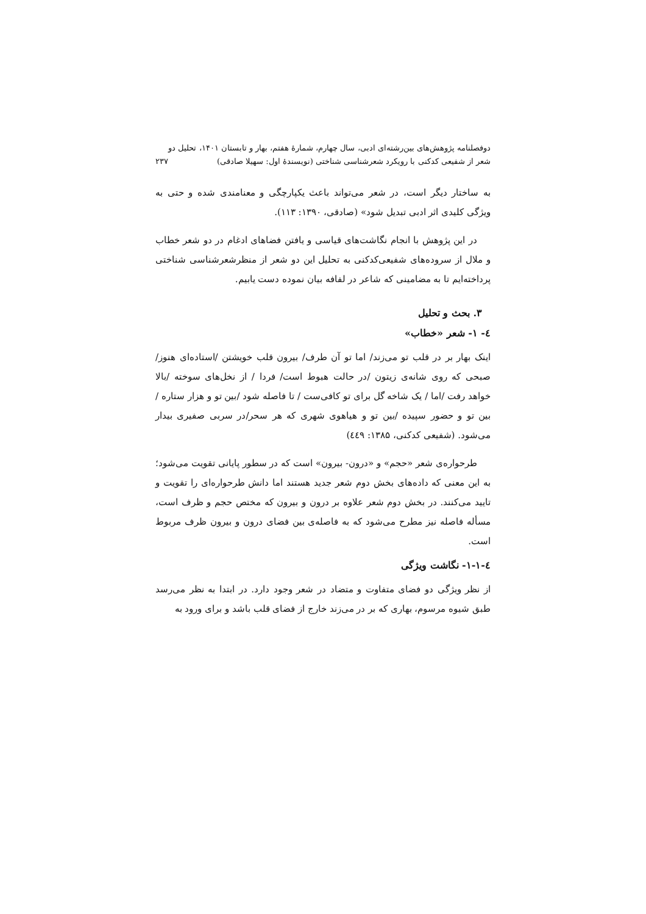دوفصلنامه پژوهش‌های بین‌رشته‌ای ادبی، سال چهارم، شمارهٔ هفتم، بهار و تابستان ۱۴۰۱، تحلیل دو شعر از شفیعی کدکنی با رویکرد شعرشناسی شناختی (نویسندهٔ اول: سهیلا صادقی) ۲۳۷
به ساختار دیگر است، در شعر می‌تواند باعث یکپارچگی و معنامندی شده و حتی به ویژگی کلیدی اثر ادبی تبدیل شود» (صادقی، ۱۳۹۰: ۱۱۳).
در این پژوهش با انجام نگاشت‌های قیاسی و یافتن فضاهای ادغام در دو شعر خطاب و ملال از سروده‌های شفیعی‌کدکنی به تحلیل این دو شعر از منظرشعرشناسی شناختی پرداخته‌ایم تا به مضامینی که شاعر در لفافه بیان نموده دست یابیم.
۳. بحث و تحلیل
٤- ۱- شعر «خطاب»
اینک بهار بر در قلب تو می‌زند/ اما تو آن طرف/ بیرون قلب خویشتن /استاده‌ای هنوز/ صبحی که روی شانه‌ی زیتون /در حالت هبوط است/ فردا / از نخل‌های سوخته /بالا خواهد رفت /اما / یک شاخه گل برای تو کافی‌ست / تا فاصله شود /بین تو و هزار ستاره / بین تو و حضور سپیده /بین تو و هیاهوی شهری که هر سحر/در سربی صفیری بیدار می‌شود. (شفیعی کدکنی، ۱۳۸۵: ٤٤۹)
طرحواره‌ی شعر «حجم» و «درون- بیرون» است که در سطور پایانی تقویت می‌شود؛ به این معنی که داده‌های بخش دوم شعر جدید هستند اما دانش طرحواره‌ای را تقویت و تایید می‌کنند. در بخش دوم شعر علاوه بر درون و بیرون که مختص حجم و ظرف است، مسأله فاصله نیز مطرح می‌شود که به فاصله‌ی بین فضای درون و بیرون ظرف مربوط است.
٤-۱-۱- نگاشت ویژگی
از نظر ویژگی دو فضای متفاوت و متضاد در شعر وجود دارد. در ابتدا به نظر می‌رسد طبق شیوه مرسوم، بهاری که بر در می‌زند خارج از فضای قلب باشد و برای ورود به